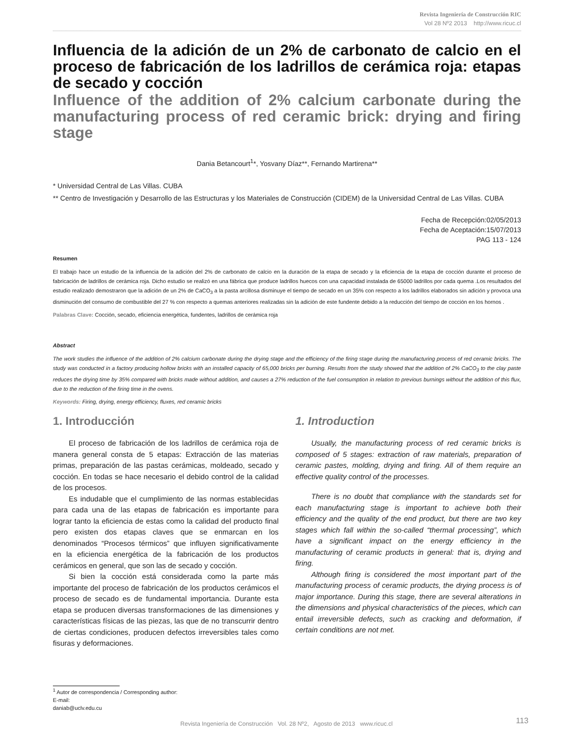Revista Ingeniería de Construcción RIC
Vol 28 Nº2 2013 http://www.ricuc.cl
Influencia de la adición de un 2% de carbonato de calcio en el proceso de fabricación de los ladrillos de cerámica roja: etapas de secado y cocción
Influence of the addition of 2% calcium carbonate during the manufacturing process of red ceramic brick: drying and firing stage
Dania Betancourt<sup>1</sup>*, Yosvany Díaz**, Fernando Martirena**
* Universidad Central de Las Villas. CUBA
** Centro de Investigación y Desarrollo de las Estructuras y los Materiales de Construcción (CIDEM) de la Universidad Central de Las Villas. CUBA
Fecha de Recepción:02/05/2013
Fecha de Aceptación:15/07/2013
PAG 113 - 124
Resumen
El trabajo hace un estudio de la influencia de la adición del 2% de carbonato de calcio en la duración de la etapa de secado y la eficiencia de la etapa de cocción durante el proceso de fabricación de ladrillos de cerámica roja. Dicho estudio se realizó en una fábrica que produce ladrillos huecos con una capacidad instalada de 65000 ladrillos por cada quema .Los resultados del estudio realizado demostraron que la adición de un 2% de CaCO<sub>3</sub> a la pasta arcillosa disminuye el tiempo de secado en un 35% con respecto a los ladrillos elaborados sin adición y provoca una disminución del consumo de combustible del 27 % con respecto a quemas anteriores realizadas sin la adición de este fundente debido a la reducción del tiempo de cocción en los hornos .
Palabras Clave: Cocción, secado, eficiencia energética, fundentes, ladrillos de cerámica roja
Abstract
The work studies the influence of the addition of 2% calcium carbonate during the drying stage and the efficiency of the firing stage during the manufacturing process of red ceramic bricks. The study was conducted in a factory producing hollow bricks with an installed capacity of 65,000 bricks per burning. Results from the study showed that the addition of 2% CaCO<sub>3</sub> to the clay paste reduces the drying time by 35% compared with bricks made without addition, and causes a 27% reduction of the fuel consumption in relation to previous burnings without the addition of this flux, due to the reduction of the firing time in the ovens.
Keywords: Firing, drying, energy efficiency, fluxes, red ceramic bricks
1. Introducción
El proceso de fabricación de los ladrillos de cerámica roja de manera general consta de 5 etapas: Extracción de las materias primas, preparación de las pastas cerámicas, moldeado, secado y cocción. En todas se hace necesario el debido control de la calidad de los procesos.
Es indudable que el cumplimiento de las normas establecidas para cada una de las etapas de fabricación es importante para lograr tanto la eficiencia de estas como la calidad del producto final pero existen dos etapas claves que se enmarcan en los denominados “Procesos térmicos” que influyen significativamente en la eficiencia energética de la fabricación de los productos cerámicos en general, que son las de secado y cocción.
Si bien la cocción está considerada como la parte más importante del proceso de fabricación de los productos cerámicos el proceso de secado es de fundamental importancia. Durante esta etapa se producen diversas transformaciones de las dimensiones y características físicas de las piezas, las que de no transcurrir dentro de ciertas condiciones, producen defectos irreversibles tales como fisuras y deformaciones.
1. Introduction
Usually, the manufacturing process of red ceramic bricks is composed of 5 stages: extraction of raw materials, preparation of ceramic pastes, molding, drying and firing. All of them require an effective quality control of the processes.
There is no doubt that compliance with the standards set for each manufacturing stage is important to achieve both their efficiency and the quality of the end product, but there are two key stages which fall within the so-called “thermal processing”, which have a significant impact on the energy efficiency in the manufacturing of ceramic products in general: that is, drying and firing.
Although firing is considered the most important part of the manufacturing process of ceramic products, the drying process is of major importance. During this stage, there are several alterations in the dimensions and physical characteristics of the pieces, which can entail irreversible defects, such as cracking and deformation, if certain conditions are not met.
<sup>1</sup> Autor de correspondencia / Corresponding author:
E-mail: daniab@uclv.edu.cu
Revista Ingeniería de Construcción Vol. 28 Nº2, Agosto de 2013 www.ricuc.cl 113